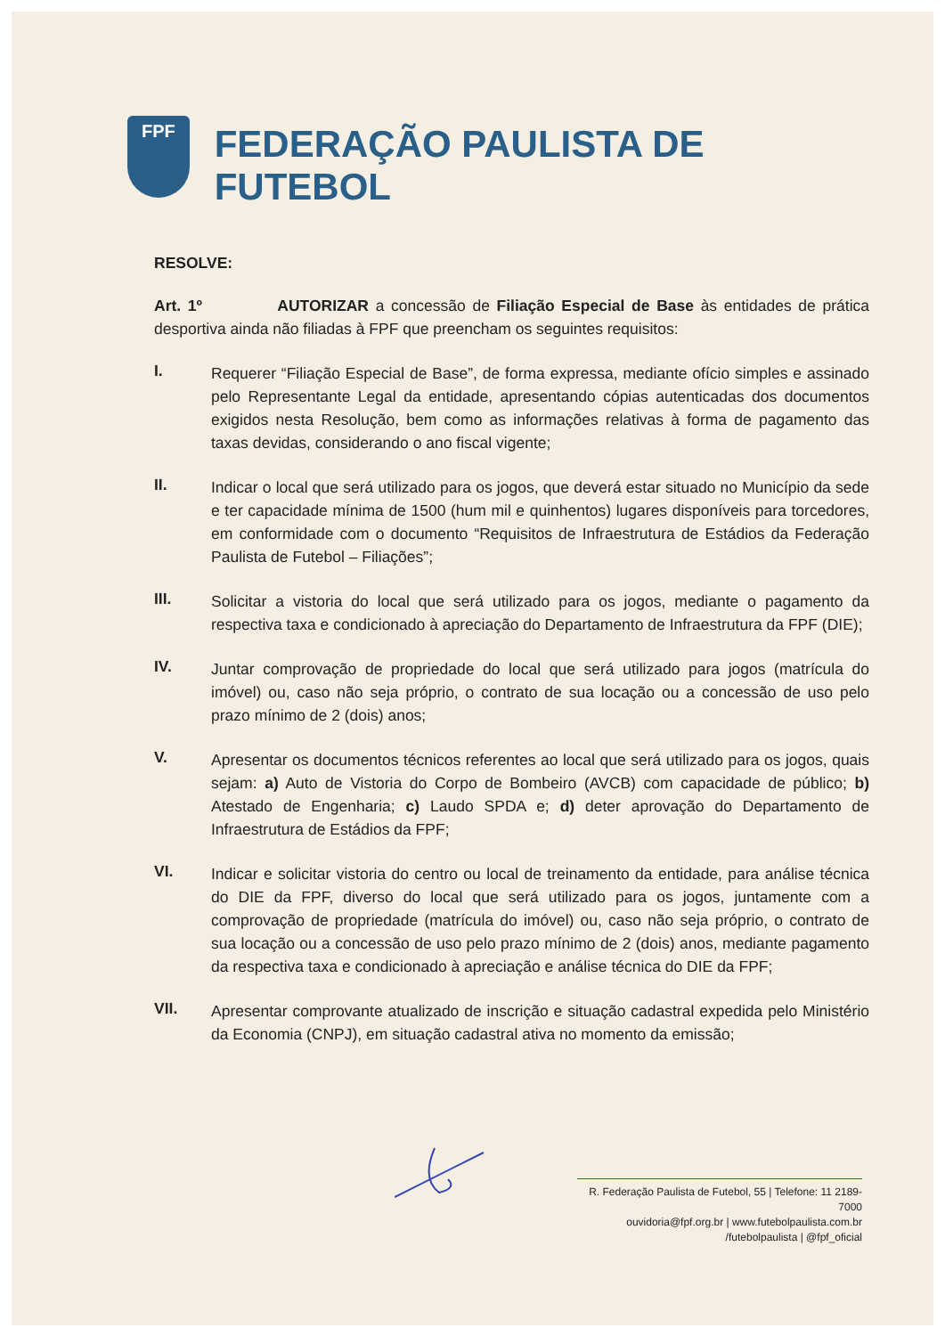FPF
FEDERAÇÃO PAULISTA DE FUTEBOL
RESOLVE:
Art. 1º AUTORIZAR a concessão de Filiação Especial de Base às entidades de prática desportiva ainda não filiadas à FPF que preencham os seguintes requisitos:
I.
Requerer “Filiação Especial de Base”, de forma expressa, mediante ofício simples e assinado pelo Representante Legal da entidade, apresentando cópias autenticadas dos documentos exigidos nesta Resolução, bem como as informações relativas à forma de pagamento das taxas devidas, considerando o ano fiscal vigente;
II.
Indicar o local que será utilizado para os jogos, que deverá estar situado no Município da sede e ter capacidade mínima de 1500 (hum mil e quinhentos) lugares disponíveis para torcedores, em conformidade com o documento “Requisitos de Infraestrutura de Estádios da Federação Paulista de Futebol – Filiações”;
III.
Solicitar a vistoria do local que será utilizado para os jogos, mediante o pagamento da respectiva taxa e condicionado à apreciação do Departamento de Infraestrutura da FPF (DIE);
IV.
Juntar comprovação de propriedade do local que será utilizado para jogos (matrícula do imóvel) ou, caso não seja próprio, o contrato de sua locação ou a concessão de uso pelo prazo mínimo de 2 (dois) anos;
V.
Apresentar os documentos técnicos referentes ao local que será utilizado para os jogos, quais sejam: a) Auto de Vistoria do Corpo de Bombeiro (AVCB) com capacidade de público; b) Atestado de Engenharia; c) Laudo SPDA e; d) deter aprovação do Departamento de Infraestrutura de Estádios da FPF;
VI.
Indicar e solicitar vistoria do centro ou local de treinamento da entidade, para análise técnica do DIE da FPF, diverso do local que será utilizado para os jogos, juntamente com a comprovação de propriedade (matrícula do imóvel) ou, caso não seja próprio, o contrato de sua locação ou a concessão de uso pelo prazo mínimo de 2 (dois) anos, mediante pagamento da respectiva taxa e condicionado à apreciação e análise técnica do DIE da FPF;
VII.
Apresentar comprovante atualizado de inscrição e situação cadastral expedida pelo Ministério da Economia (CNPJ), em situação cadastral ativa no momento da emissão;
R. Federação Paulista de Futebol, 55 | Telefone: 11 2189-7000
ouvidoria@fpf.org.br | www.futebolpaulista.com.br
/futebolpaulista | @fpf_oficial